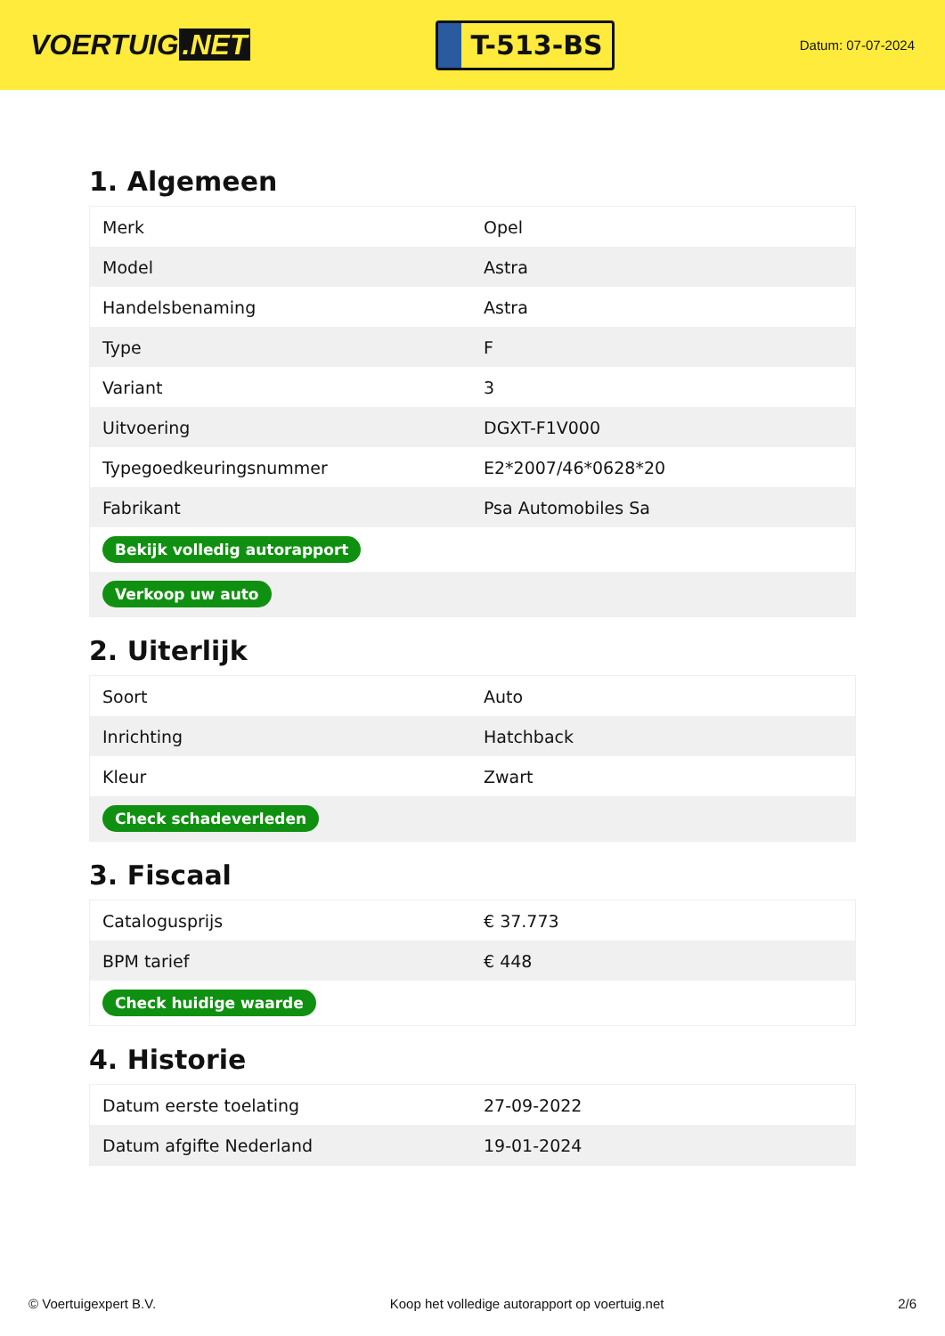VOERTUIG.NET
T-513-BS
Datum: 07-07-2024
1. Algemeen
| Merk | Opel |
| Model | Astra |
| Handelsbenaming | Astra |
| Type | F |
| Variant | 3 |
| Uitvoering | DGXT-F1V000 |
| Typegoedkeuringsnummer | E2*2007/46*0628*20 |
| Fabrikant | Psa Automobiles Sa |
| Bekijk volledig autorapport | |
| Verkoop uw auto | |
2. Uiterlijk
| Soort | Auto |
| Inrichting | Hatchback |
| Kleur | Zwart |
| Check schadeverleden | |
3. Fiscaal
| Catalogusprijs | € 37.773 |
| BPM tarief | € 448 |
| Check huidige waarde | |
4. Historie
| Datum eerste toelating | 27-09-2022 |
| Datum afgifte Nederland | 19-01-2024 |
© Voertuigexpert B.V. Koop het volledige autorapport op voertuig.net 2/6